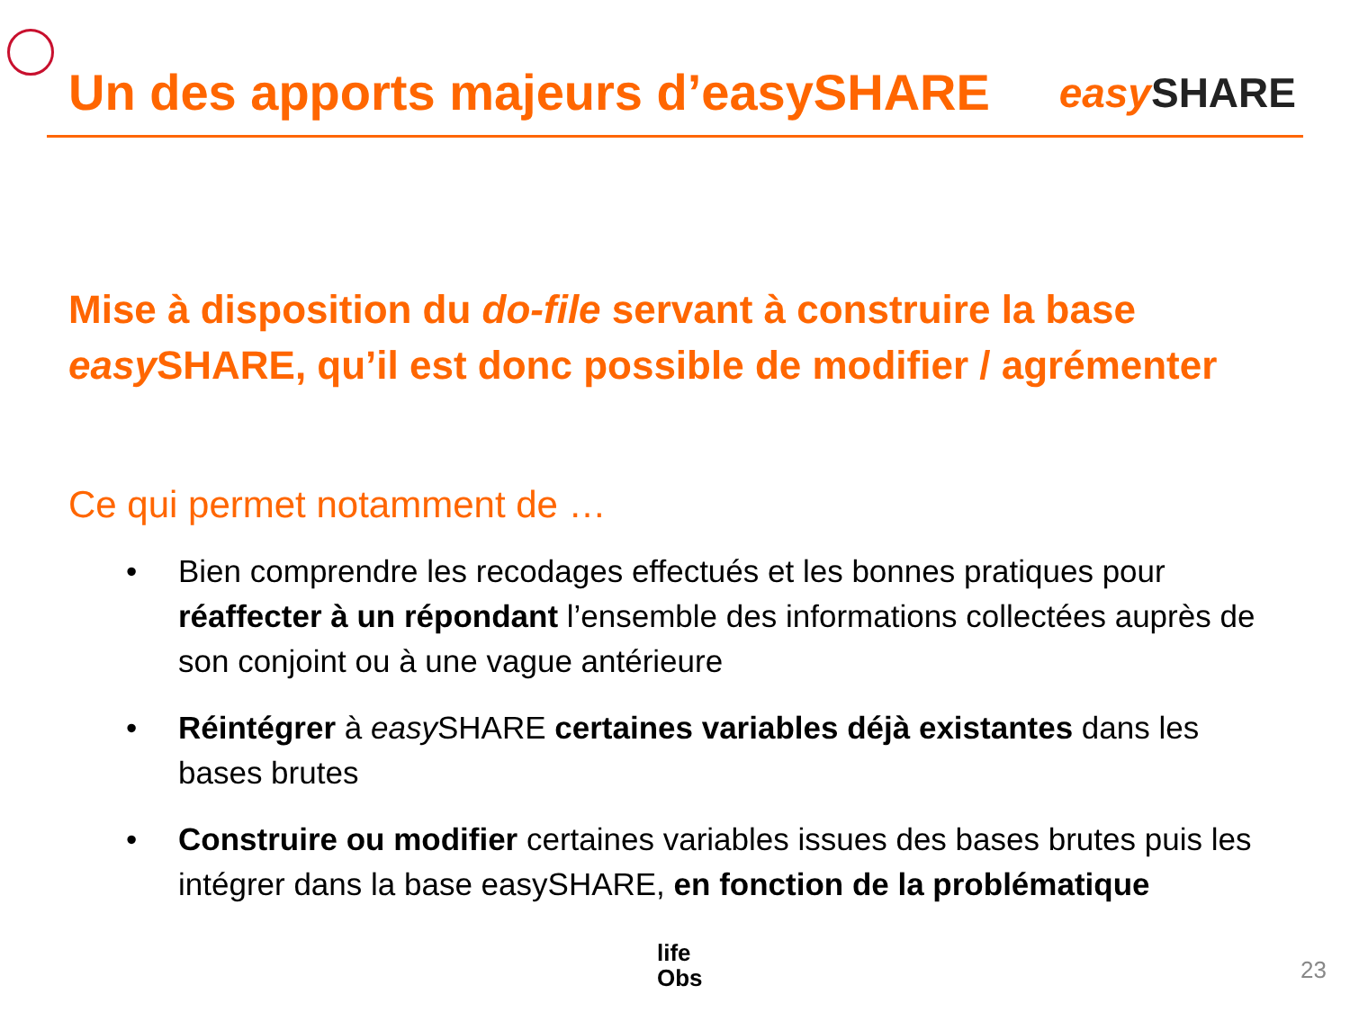Un des apports majeurs d’easySHARE
easy SHARE
Mise à disposition du do-file servant à construire la base easy SHARE, qu’il est donc possible de modifier / agrémenter
Ce qui permet notamment de …
• Bien comprendre les recodages effectués et les bonnes pratiques pour réaffecter à un répondant l’ensemble des informations collectées auprès de son conjoint ou à une vague antérieure
• Réintégrer à easy SHARE certaines variables déjà existantes dans les bases brutes
• Construire ou modifier certaines variables issues des bases brutes puis les intégrer dans la base easySHARE, en fonction de la problématique
life
Obs
23